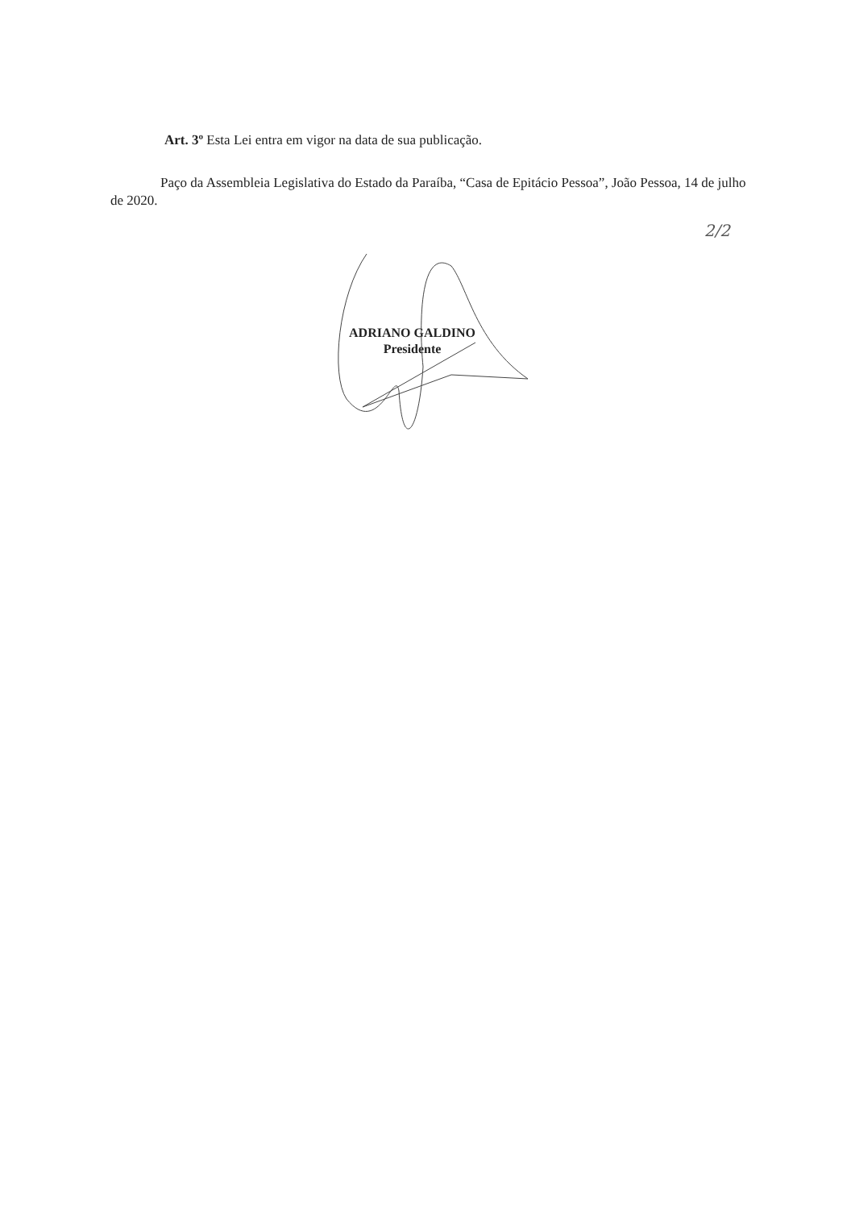Art. 3º Esta Lei entra em vigor na data de sua publicação.
Paço da Assembleia Legislativa do Estado da Paraíba, “Casa de Epitácio Pessoa”, João Pessoa, 14 de julho de 2020.
2/2
ADRIANO GALDINO
Presidente